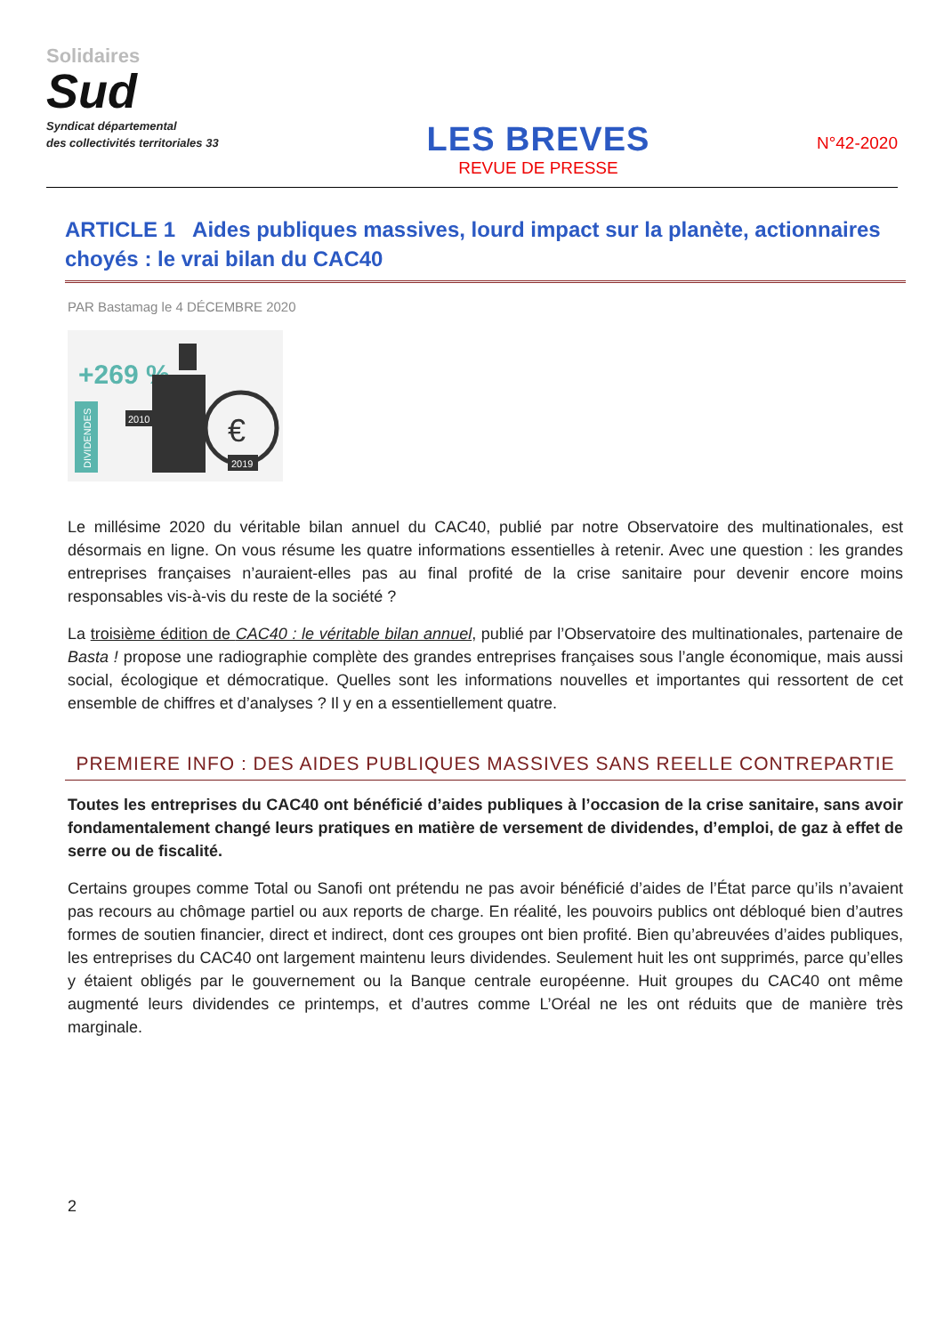Solidaires
Sud
Syndicat départemental
des collectivités territoriales 33
LES BREVES
REVUE DE PRESSE
N°42-2020
ARTICLE 1 Aides publiques massives, lourd impact sur la planète, actionnaires choyés : le vrai bilan du CAC40
PAR Bastamag le 4 DÉCEMBRE 2020
+269 %
DIVIDENDES
€
2010
2019
Le millésime 2020 du véritable bilan annuel du CAC40, publié par notre Observatoire des multinationales, est désormais en ligne. On vous résume les quatre informations essentielles à retenir. Avec une question : les grandes entreprises françaises n’auraient-elles pas au final profité de la crise sanitaire pour devenir encore moins responsables vis-à-vis du reste de la société ?
La troisième édition de CAC40 : le véritable bilan annuel, publié par l’Observatoire des multinationales, partenaire de Basta ! propose une radiographie complète des grandes entreprises françaises sous l’angle économique, mais aussi social, écologique et démocratique. Quelles sont les informations nouvelles et importantes qui ressortent de cet ensemble de chiffres et d’analyses ? Il y en a essentiellement quatre.
PREMIERE INFO : DES AIDES PUBLIQUES MASSIVES SANS REELLE CONTREPARTIE
Toutes les entreprises du CAC40 ont bénéficié d’aides publiques à l’occasion de la crise sanitaire, sans avoir fondamentalement changé leurs pratiques en matière de versement de dividendes, d’emploi, de gaz à effet de serre ou de fiscalité.
Certains groupes comme Total ou Sanofi ont prétendu ne pas avoir bénéficié d’aides de l’État parce qu’ils n’avaient pas recours au chômage partiel ou aux reports de charge. En réalité, les pouvoirs publics ont débloqué bien d’autres formes de soutien financier, direct et indirect, dont ces groupes ont bien profité. Bien qu’abreuvées d’aides publiques, les entreprises du CAC40 ont largement maintenu leurs dividendes. Seulement huit les ont supprimés, parce qu’elles y étaient obligés par le gouvernement ou la Banque centrale européenne. Huit groupes du CAC40 ont même augmenté leurs dividendes ce printemps, et d’autres comme L’Oréal ne les ont réduits que de manière très marginale.
2